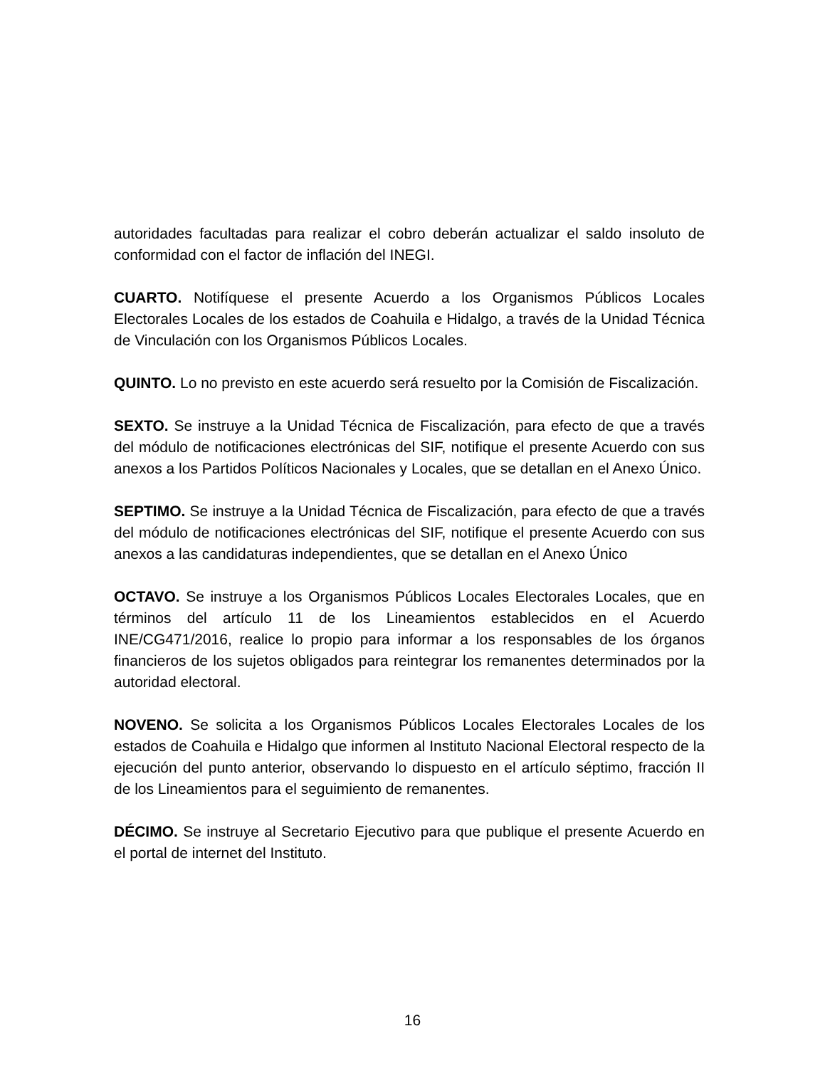autoridades facultadas para realizar el cobro deberán actualizar el saldo insoluto de conformidad con el factor de inflación del INEGI.
CUARTO. Notifíquese el presente Acuerdo a los Organismos Públicos Locales Electorales Locales de los estados de Coahuila e Hidalgo, a través de la Unidad Técnica de Vinculación con los Organismos Públicos Locales.
QUINTO. Lo no previsto en este acuerdo será resuelto por la Comisión de Fiscalización.
SEXTO. Se instruye a la Unidad Técnica de Fiscalización, para efecto de que a través del módulo de notificaciones electrónicas del SIF, notifique el presente Acuerdo con sus anexos a los Partidos Políticos Nacionales y Locales, que se detallan en el Anexo Único.
SEPTIMO. Se instruye a la Unidad Técnica de Fiscalización, para efecto de que a través del módulo de notificaciones electrónicas del SIF, notifique el presente Acuerdo con sus anexos a las candidaturas independientes, que se detallan en el Anexo Único
OCTAVO. Se instruye a los Organismos Públicos Locales Electorales Locales, que en términos del artículo 11 de los Lineamientos establecidos en el Acuerdo INE/CG471/2016, realice lo propio para informar a los responsables de los órganos financieros de los sujetos obligados para reintegrar los remanentes determinados por la autoridad electoral.
NOVENO. Se solicita a los Organismos Públicos Locales Electorales Locales de los estados de Coahuila e Hidalgo que informen al Instituto Nacional Electoral respecto de la ejecución del punto anterior, observando lo dispuesto en el artículo séptimo, fracción II de los Lineamientos para el seguimiento de remanentes.
DÉCIMO. Se instruye al Secretario Ejecutivo para que publique el presente Acuerdo en el portal de internet del Instituto.
16